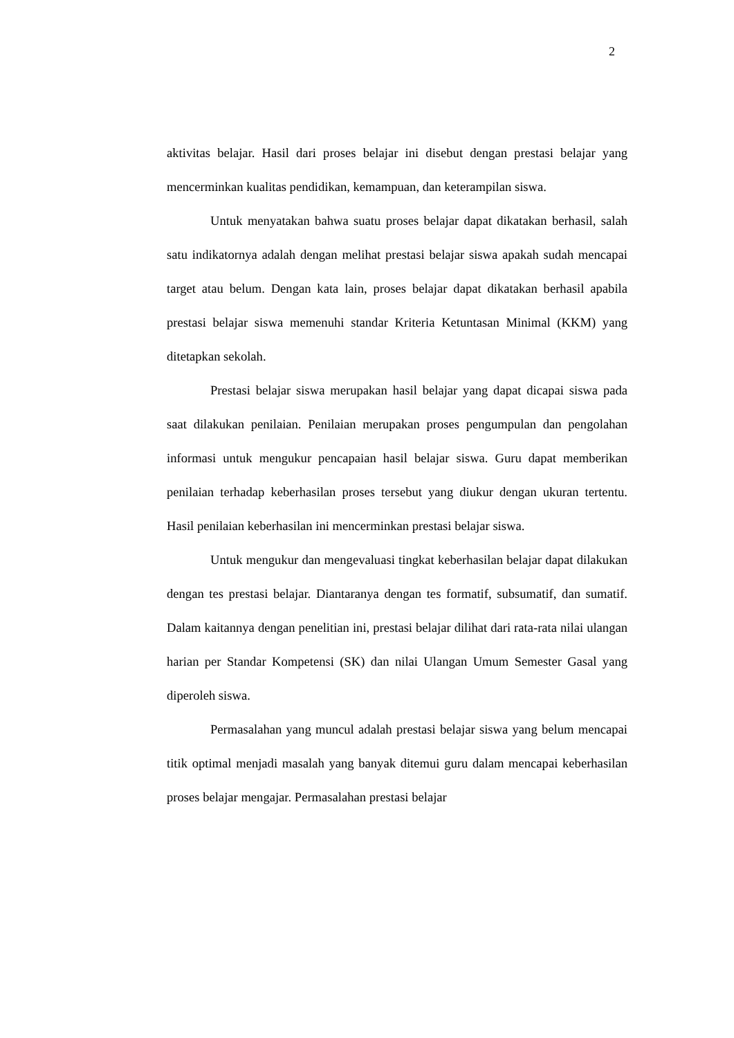2
aktivitas belajar. Hasil dari proses belajar ini disebut dengan prestasi belajar yang mencerminkan kualitas pendidikan, kemampuan, dan keterampilan siswa.
Untuk menyatakan bahwa suatu proses belajar dapat dikatakan berhasil, salah satu indikatornya adalah dengan melihat prestasi belajar siswa apakah sudah mencapai target atau belum. Dengan kata lain, proses belajar dapat dikatakan berhasil apabila prestasi belajar siswa memenuhi standar Kriteria Ketuntasan Minimal (KKM) yang ditetapkan sekolah.
Prestasi belajar siswa merupakan hasil belajar yang dapat dicapai siswa pada saat dilakukan penilaian. Penilaian merupakan proses pengumpulan dan pengolahan informasi untuk mengukur pencapaian hasil belajar siswa. Guru dapat memberikan penilaian terhadap keberhasilan proses tersebut yang diukur dengan ukuran tertentu. Hasil penilaian keberhasilan ini mencerminkan prestasi belajar siswa.
Untuk mengukur dan mengevaluasi tingkat keberhasilan belajar dapat dilakukan dengan tes prestasi belajar. Diantaranya dengan tes formatif, subsumatif, dan sumatif. Dalam kaitannya dengan penelitian ini, prestasi belajar dilihat dari rata-rata nilai ulangan harian per Standar Kompetensi (SK) dan nilai Ulangan Umum Semester Gasal yang diperoleh siswa.
Permasalahan yang muncul adalah prestasi belajar siswa yang belum mencapai titik optimal menjadi masalah yang banyak ditemui guru dalam mencapai keberhasilan proses belajar mengajar. Permasalahan prestasi belajar